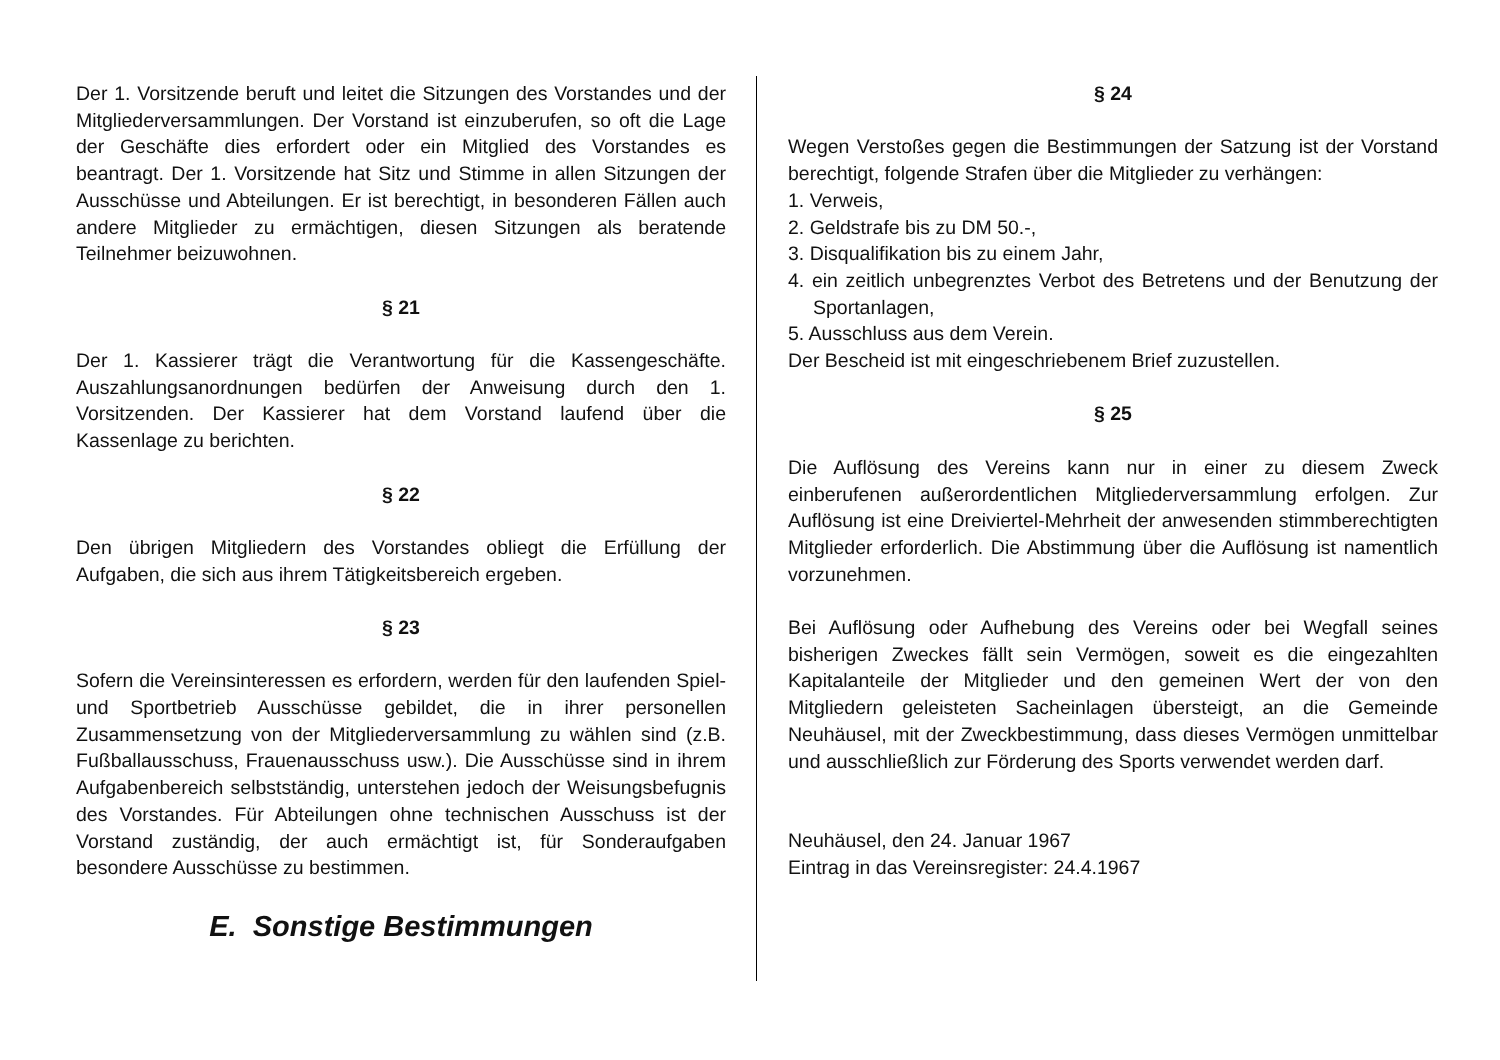Der 1. Vorsitzende beruft und leitet die Sitzungen des Vorstandes und der Mitgliederversammlungen. Der Vorstand ist einzuberufen, so oft die Lage der Geschäfte dies erfordert oder ein Mitglied des Vorstandes es beantragt. Der 1. Vorsitzende hat Sitz und Stimme in allen Sitzungen der Ausschüsse und Abteilungen. Er ist berechtigt, in besonderen Fällen auch andere Mitglieder zu ermächtigen, diesen Sitzungen als beratende Teilnehmer beizuwohnen.
§ 21
Der 1. Kassierer trägt die Verantwortung für die Kassengeschäfte. Auszahlungsanordnungen bedürfen der Anweisung durch den 1. Vorsitzenden. Der Kassierer hat dem Vorstand laufend über die Kassenlage zu berichten.
§ 22
Den übrigen Mitgliedern des Vorstandes obliegt die Erfüllung der Aufgaben, die sich aus ihrem Tätigkeitsbereich ergeben.
§ 23
Sofern die Vereinsinteressen es erfordern, werden für den laufenden Spiel- und Sportbetrieb Ausschüsse gebildet, die in ihrer personellen Zusammensetzung von der Mitgliederversammlung zu wählen sind (z.B. Fußballausschuss, Frauenausschuss usw.). Die Ausschüsse sind in ihrem Aufgabenbereich selbstständig, unterstehen jedoch der Weisungsbefugnis des Vorstandes. Für Abteilungen ohne technischen Ausschuss ist der Vorstand zuständig, der auch ermächtigt ist, für Sonderaufgaben besondere Ausschüsse zu bestimmen.
E. Sonstige Bestimmungen
§ 24
Wegen Verstoßes gegen die Bestimmungen der Satzung ist der Vorstand berechtigt, folgende Strafen über die Mitglieder zu verhängen:
1. Verweis,
2. Geldstrafe bis zu DM 50.-,
3. Disqualifikation bis zu einem Jahr,
4. ein zeitlich unbegrenztes Verbot des Betretens und der Benutzung der Sportanlagen,
5. Ausschluss aus dem Verein.
Der Bescheid ist mit eingeschriebenem Brief zuzustellen.
§ 25
Die Auflösung des Vereins kann nur in einer zu diesem Zweck einberufenen außerordentlichen Mitgliederversammlung erfolgen. Zur Auflösung ist eine Dreiviertel-Mehrheit der anwesenden stimmberechtigten Mitglieder erforderlich. Die Abstimmung über die Auflösung ist namentlich vorzunehmen.
Bei Auflösung oder Aufhebung des Vereins oder bei Wegfall seines bisherigen Zweckes fällt sein Vermögen, soweit es die eingezahlten Kapitalanteile der Mitglieder und den gemeinen Wert der von den Mitgliedern geleisteten Sacheinlagen übersteigt, an die Gemeinde Neuhäusel, mit der Zweckbestimmung, dass dieses Vermögen unmittelbar und ausschließlich zur Förderung des Sports verwendet werden darf.
Neuhäusel, den 24. Januar 1967
Eintrag in das Vereinsregister: 24.4.1967